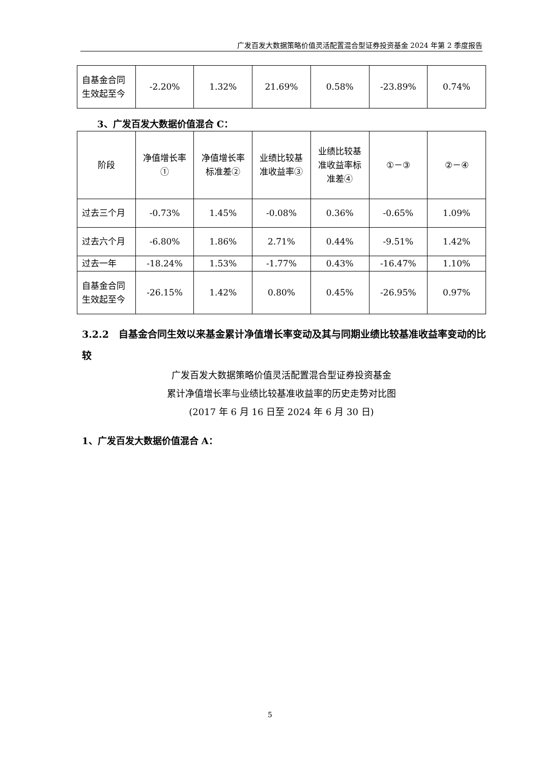广发百发大数据策略价值灵活配置混合型证券投资基金 2024 年第 2 季度报告
| 自基金合同生效起至今 | -2.20% | 1.32% | 21.69% | 0.58% | -23.89% | 0.74% |
3、广发百发大数据价值混合 C：
| 阶段 | 净值增长率① | 净值增长率标准差② | 业绩比较基准收益率③ | 业绩比较基准收益率标准差④ | ①－③ | ②－④ |
| 过去三个月 | -0.73% | 1.45% | -0.08% | 0.36% | -0.65% | 1.09% |
| 过去六个月 | -6.80% | 1.86% | 2.71% | 0.44% | -9.51% | 1.42% |
| 过去一年 | -18.24% | 1.53% | -1.77% | 0.43% | -16.47% | 1.10% |
| 自基金合同生效起至今 | -26.15% | 1.42% | 0.80% | 0.45% | -26.95% | 0.97% |
3.2.2　自基金合同生效以来基金累计净值增长率变动及其与同期业绩比较基准收益率变动的比较
广发百发大数据策略价值灵活配置混合型证券投资基金
累计净值增长率与业绩比较基准收益率的历史走势对比图
(2017 年 6 月 16 日至 2024 年 6 月 30 日)
1、广发百发大数据价值混合 A：
5